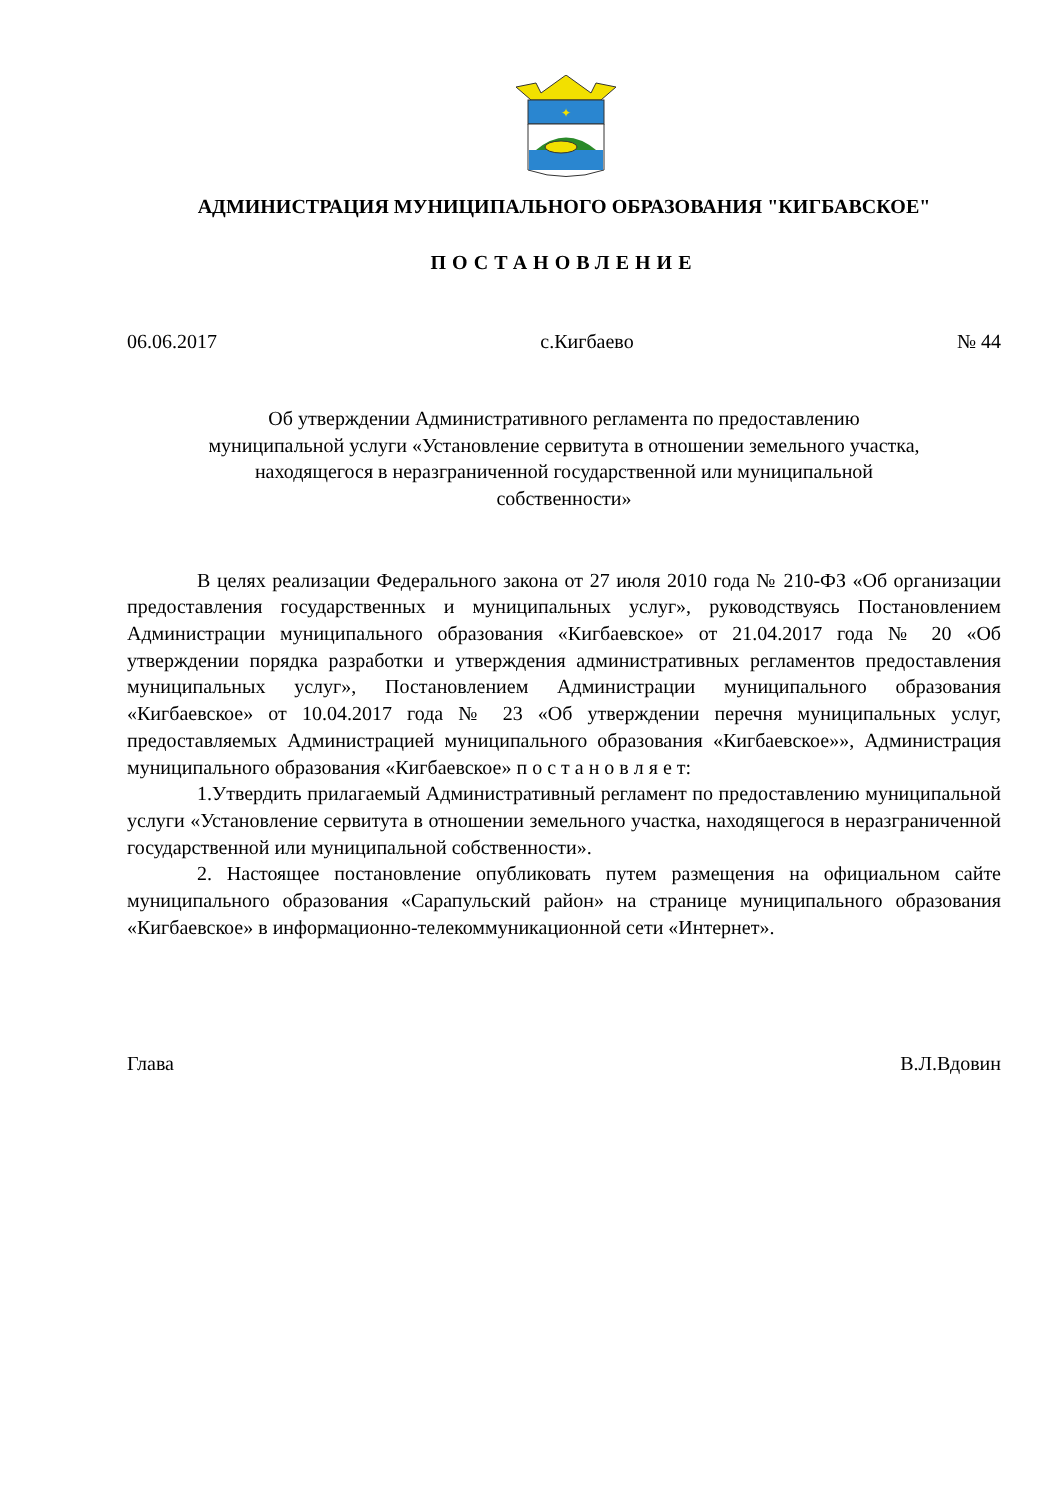✦
АДМИНИСТРАЦИЯ МУНИЦИПАЛЬНОГО ОБРАЗОВАНИЯ "КИГБАВСКОЕ"
ПОСТАНОВЛЕНИЕ
06.06.2017 с.Кигбаево № 44
Об утверждении Административного регламента по предоставлению
муниципальной услуги «Установление сервитута в отношении земельного участка,
находящегося в неразграниченной государственной или муниципальной
собственности»
В целях реализации Федерального закона от 27 июля 2010 года № 210-ФЗ «Об организации предоставления государственных и муниципальных услуг», руководствуясь Постановлением Администрации муниципального образования «Кигбаевское» от 21.04.2017 года № 20 «Об утверждении порядка разработки и утверждения административных регламентов предоставления муниципальных услуг», Постановлением Администрации муниципального образования «Кигбаевское» от 10.04.2017 года № 23 «Об утверждении перечня муниципальных услуг, предоставляемых Администрацией муниципального образования «Кигбаевское»», Администрация муниципального образования «Кигбаевское» п о с т а н о в л я е т:
1.Утвердить прилагаемый Административный регламент по предоставлению муниципальной услуги «Установление сервитута в отношении земельного участка, находящегося в неразграниченной государственной или муниципальной собственности».
2. Настоящее постановление опубликовать путем размещения на официальном сайте муниципального образования «Сарапульский район» на странице муниципального образования «Кигбаевское» в информационно-телекоммуникационной сети «Интернет».
Глава В.Л.Вдовин